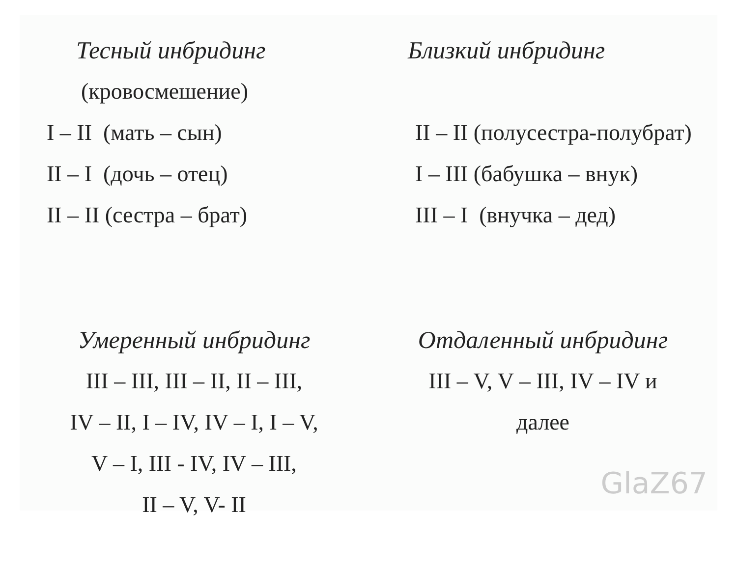Тесный инбридинг
(кровосмешение)
I – II (мать – сын)
II – I (дочь – отец)
II – II (сестра – брат)
Близкий инбридинг
II – II (полусестра-полубрат)
I – III (бабушка – внук)
III – I (внучка – дед)
Умеренный инбридинг
III – III, III – II, II – III,
IV – II, I – IV, IV – I, I – V,
V – I, III - IV, IV – III,
II – V, V- II
Отдаленный инбридинг
III – V, V – III, IV – IV и
далее
GlaZ67